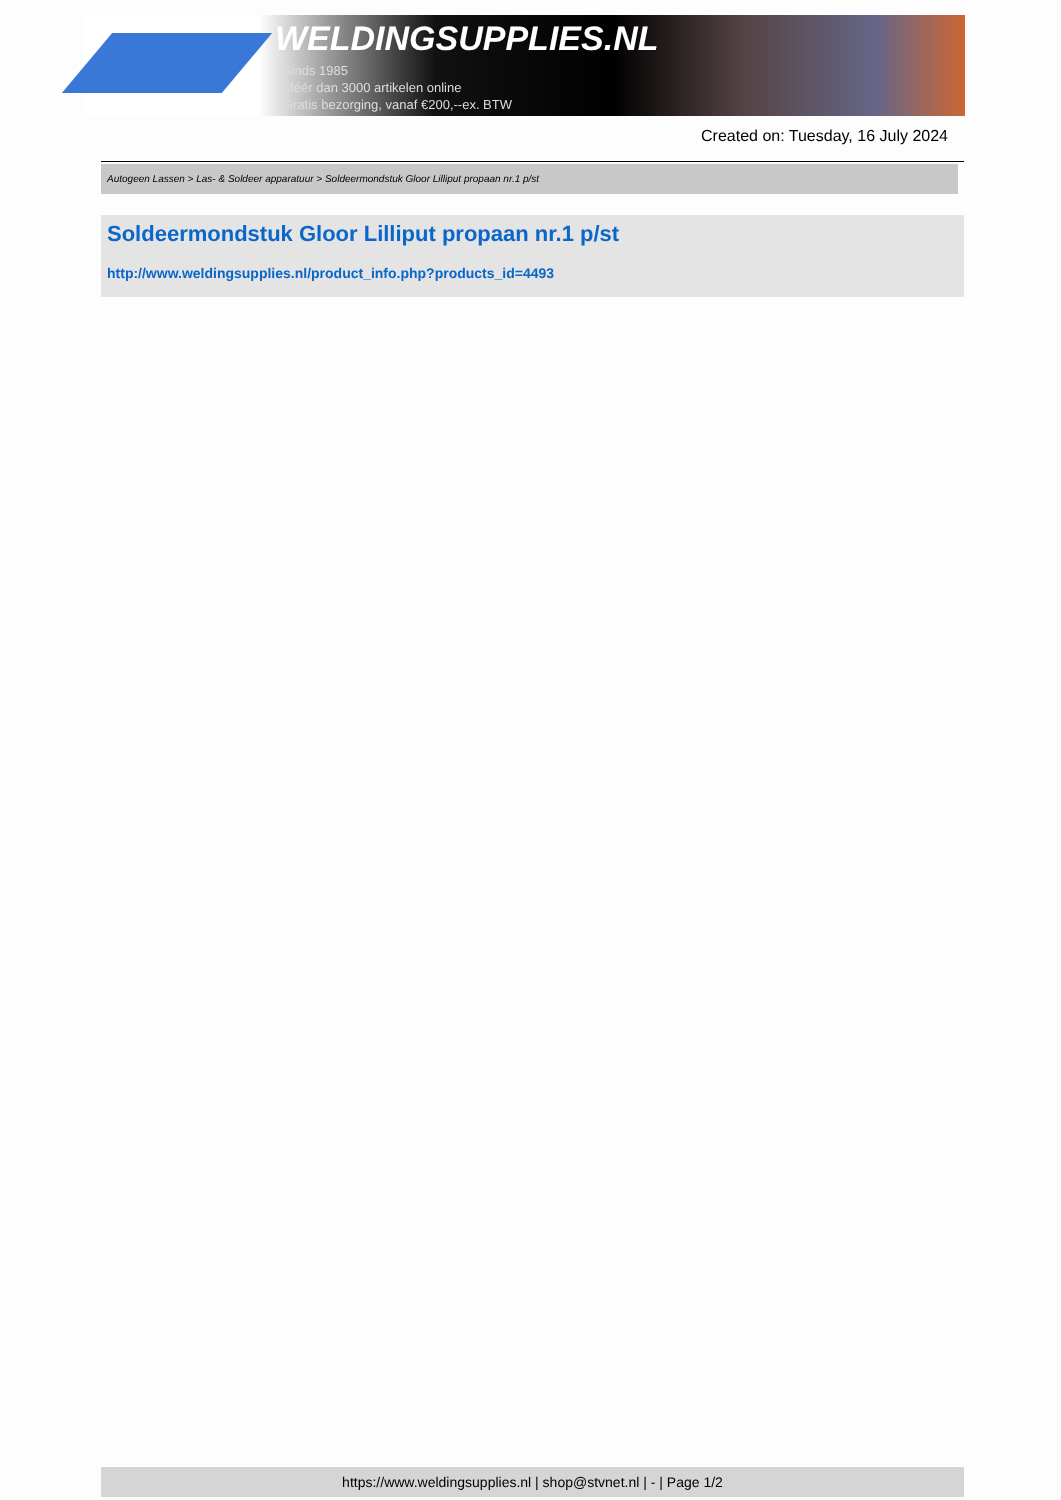WELDINGSUPPLIES.NL
- Sinds 1985
- Méér dan 3000 artikelen online
- Gratis bezorging, vanaf €200,--ex. BTW
Created on: Tuesday, 16 July 2024
Autogeen Lassen > Las- & Soldeer apparatuur > Soldeermondstuk Gloor Lilliput propaan nr.1 p/st
Soldeermondstuk Gloor Lilliput propaan nr.1 p/st
http://www.weldingsupplies.nl/product_info.php?products_id=4493
https://www.weldingsupplies.nl | shop@stvnet.nl | - | Page 1/2